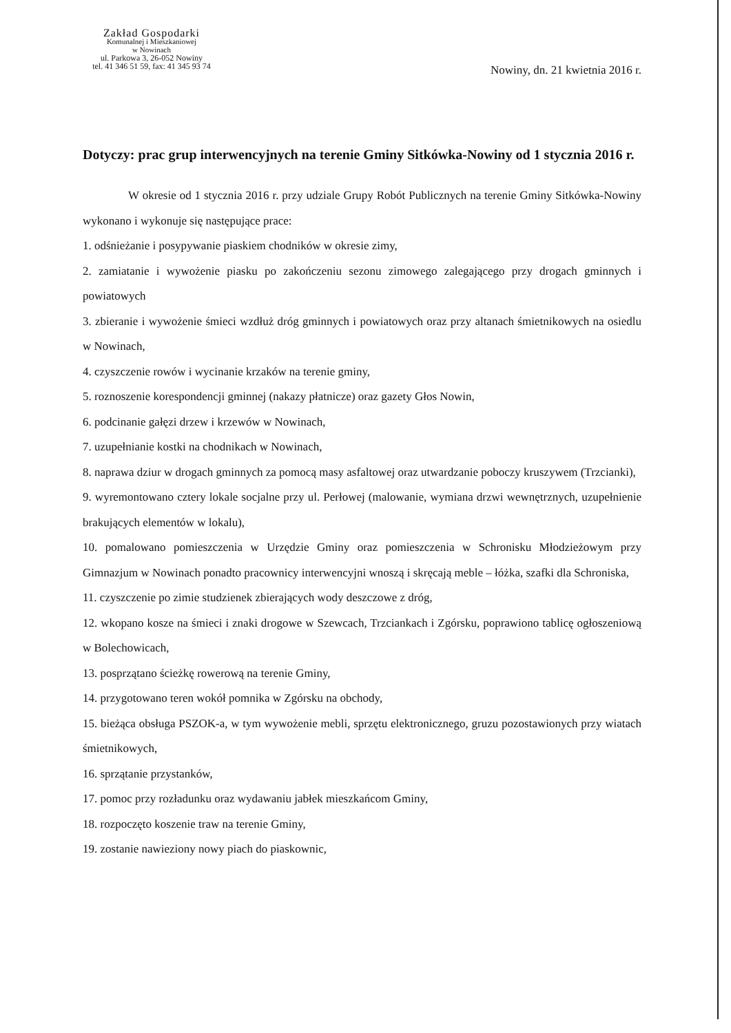Zakład Gospodarki
Komunalnej i Mieszkaniowej
w Nowinach
ul. Parkowa 3, 26-052 Nowiny
tel. 41 346 51 59, fax: 41 345 93 74
Nowiny, dn. 21 kwietnia 2016 r.
Dotyczy: prac grup interwencyjnych na terenie Gminy Sitkówka-Nowiny od 1 stycznia 2016 r.
W okresie od 1 stycznia 2016 r. przy udziale Grupy Robót Publicznych na terenie Gminy Sitkówka-Nowiny wykonano i wykonuje się następujące prace:
1. odśnieżanie i posypywanie piaskiem chodników w okresie zimy,
2. zamiatanie i wywożenie piasku po zakończeniu sezonu zimowego zalegającego przy drogach gminnych i powiatowych
3. zbieranie i wywożenie śmieci wzdłuż dróg gminnych i powiatowych oraz przy altanach śmietnikowych na osiedlu w Nowinach,
4. czyszczenie rowów i wycinanie krzaków na terenie gminy,
5. roznoszenie korespondencji gminnej (nakazy płatnicze) oraz gazety Głos Nowin,
6. podcinanie gałęzi drzew i krzewów w Nowinach,
7. uzupełnianie kostki na chodnikach w Nowinach,
8. naprawa dziur w drogach gminnych za pomocą masy asfaltowej oraz utwardzanie poboczy kruszywem (Trzcianki),
9. wyremontowano cztery lokale socjalne przy ul. Perłowej (malowanie, wymiana drzwi wewnętrznych, uzupełnienie brakujących elementów w lokalu),
10. pomalowano pomieszczenia w Urzędzie Gminy oraz pomieszczenia w Schronisku Młodzieżowym przy Gimnazjum w Nowinach ponadto pracownicy interwencyjni wnoszą i skręcają meble – łóżka, szafki dla Schroniska,
11. czyszczenie po zimie studzienek zbierających wody deszczowe z dróg,
12. wkopano kosze na śmieci i znaki drogowe w Szewcach, Trzciankach i Zgórsku, poprawiono tablicę ogłoszeniową w Bolechowicach,
13. posprzątano ścieżkę rowerową na terenie Gminy,
14. przygotowano teren wokół pomnika w Zgórsku na obchody,
15. bieżąca obsługa PSZOK-a, w tym wywożenie mebli, sprzętu elektronicznego, gruzu pozostawionych przy wiatach śmietnikowych,
16. sprzątanie przystanków,
17. pomoc przy rozładunku oraz wydawaniu jabłek mieszkańcom Gminy,
18. rozpoczęto koszenie traw na terenie Gminy,
19. zostanie nawieziony nowy piach do piaskownic,